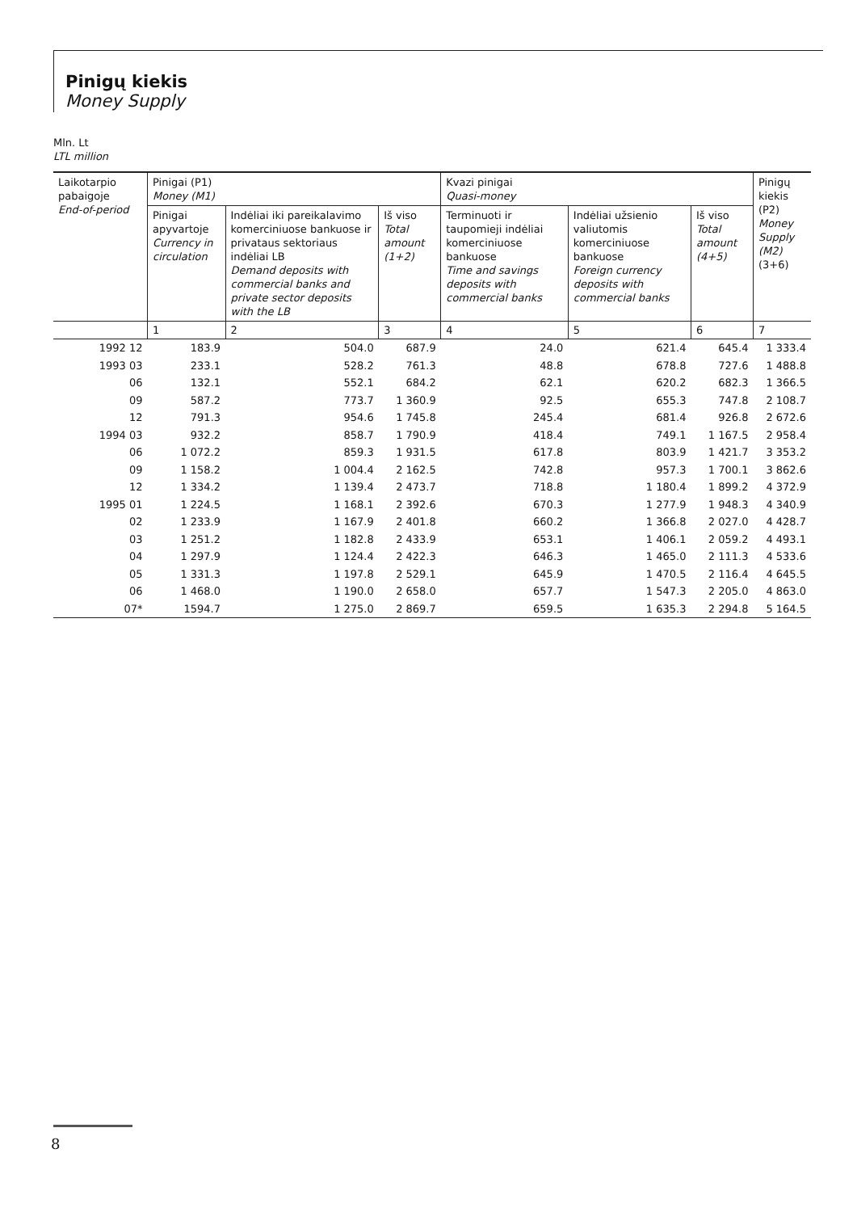Pinigų kiekis
Money Supply
Mln. Lt
LTL million
| Laikotarpio pabaigoje End-of-period | Pinigai (P1) Money (M1) | | | Kvazi pinigai Quasi-money | | | Pinigų kiekis (P2) Money Supply (M2) (3+6) |
| --- | --- | --- | --- | --- | --- | --- | --- |
| | Pinigai apyvartoje Currency in circulation | Indėliai iki pareikalavimo komerciniuose bankuose ir privataus sektoriaus indėliai LB Demand deposits with commercial banks and private sector deposits with the LB | Iš viso Total amount (1+2) | Terminuoti ir taupomieji indėliai komerciniuose bankuose Time and savings deposits with commercial banks | Indėliai užsienio valiutomis komerciniuose bankuose Foreign currency deposits with commercial banks | Iš viso Total amount (4+5) | |
| | 1 | 2 | 3 | 4 | 5 | 6 | 7 |
| 1992 12 | 183.9 | 504.0 | 687.9 | 24.0 | 621.4 | 645.4 | 1 333.4 |
| 1993 03 | 233.1 | 528.2 | 761.3 | 48.8 | 678.8 | 727.6 | 1 488.8 |
| 06 | 132.1 | 552.1 | 684.2 | 62.1 | 620.2 | 682.3 | 1 366.5 |
| 09 | 587.2 | 773.7 | 1 360.9 | 92.5 | 655.3 | 747.8 | 2 108.7 |
| 12 | 791.3 | 954.6 | 1 745.8 | 245.4 | 681.4 | 926.8 | 2 672.6 |
| 1994 03 | 932.2 | 858.7 | 1 790.9 | 418.4 | 749.1 | 1 167.5 | 2 958.4 |
| 06 | 1 072.2 | 859.3 | 1 931.5 | 617.8 | 803.9 | 1 421.7 | 3 353.2 |
| 09 | 1 158.2 | 1 004.4 | 2 162.5 | 742.8 | 957.3 | 1 700.1 | 3 862.6 |
| 12 | 1 334.2 | 1 139.4 | 2 473.7 | 718.8 | 1 180.4 | 1 899.2 | 4 372.9 |
| 1995 01 | 1 224.5 | 1 168.1 | 2 392.6 | 670.3 | 1 277.9 | 1 948.3 | 4 340.9 |
| 02 | 1 233.9 | 1 167.9 | 2 401.8 | 660.2 | 1 366.8 | 2 027.0 | 4 428.7 |
| 03 | 1 251.2 | 1 182.8 | 2 433.9 | 653.1 | 1 406.1 | 2 059.2 | 4 493.1 |
| 04 | 1 297.9 | 1 124.4 | 2 422.3 | 646.3 | 1 465.0 | 2 111.3 | 4 533.6 |
| 05 | 1 331.3 | 1 197.8 | 2 529.1 | 645.9 | 1 470.5 | 2 116.4 | 4 645.5 |
| 06 | 1 468.0 | 1 190.0 | 2 658.0 | 657.7 | 1 547.3 | 2 205.0 | 4 863.0 |
| 07* | 1594.7 | 1 275.0 | 2 869.7 | 659.5 | 1 635.3 | 2 294.8 | 5 164.5 |
8